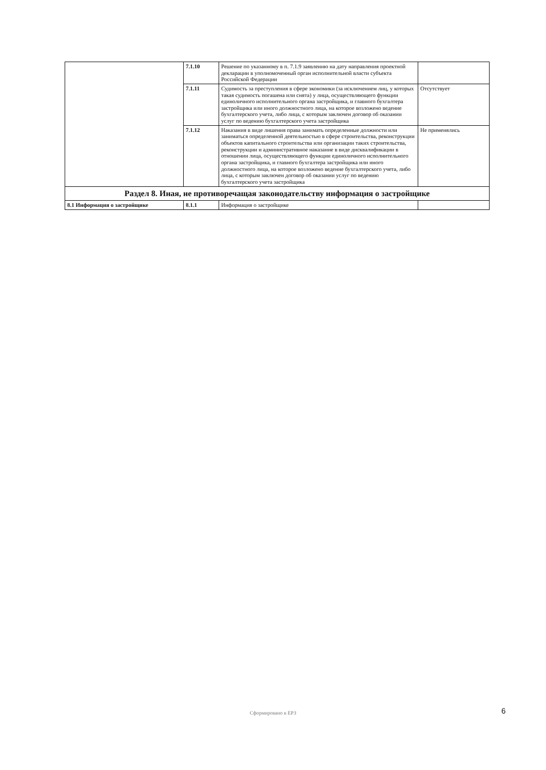| | 7.1.10 | Решение по указанному в п. 7.1.9 заявлению на дату направления проектной декларации в уполномоченный орган исполнительной власти субъекта Российской Федерации | | |
| | 7.1.11 | Судимость за преступления в сфере экономики (за исключением лиц, у которых такая судимость погашена или снята) у лица, осуществляющего функции единоличного исполнительного органа застройщика, и главного бухгалтера застройщика или иного должностного лица, на которое возложено ведение бухгалтерского учета, либо лица, с которым заключен договор об оказании услуг по ведению бухгалтерского учета застройщика | | Отсутствует |
| | 7.1.12 | Наказания в виде лишения права занимать определенные должности или заниматься определенной деятельностью в сфере строительства, реконструкции объектов капитального строительства или организации таких строительства, реконструкции и административное наказание в виде дисквалификации в отношении лица, осуществляющего функции единоличного исполнительного органа застройщика, и главного бухгалтера застройщика или иного должностного лица, на которое возложено ведение бухгалтерского учета, либо лица, с которым заключен договор об оказании услуг по ведению бухгалтерского учета застройщика | | Не применялись |
| Раздел 8. Иная, не противоречащая законодательству информация о застройщике | | | | |
| 8.1 Информация о застройщике | 8.1.1 | Информация о застройщике | | |
Сформировано в ЕРЗ 6